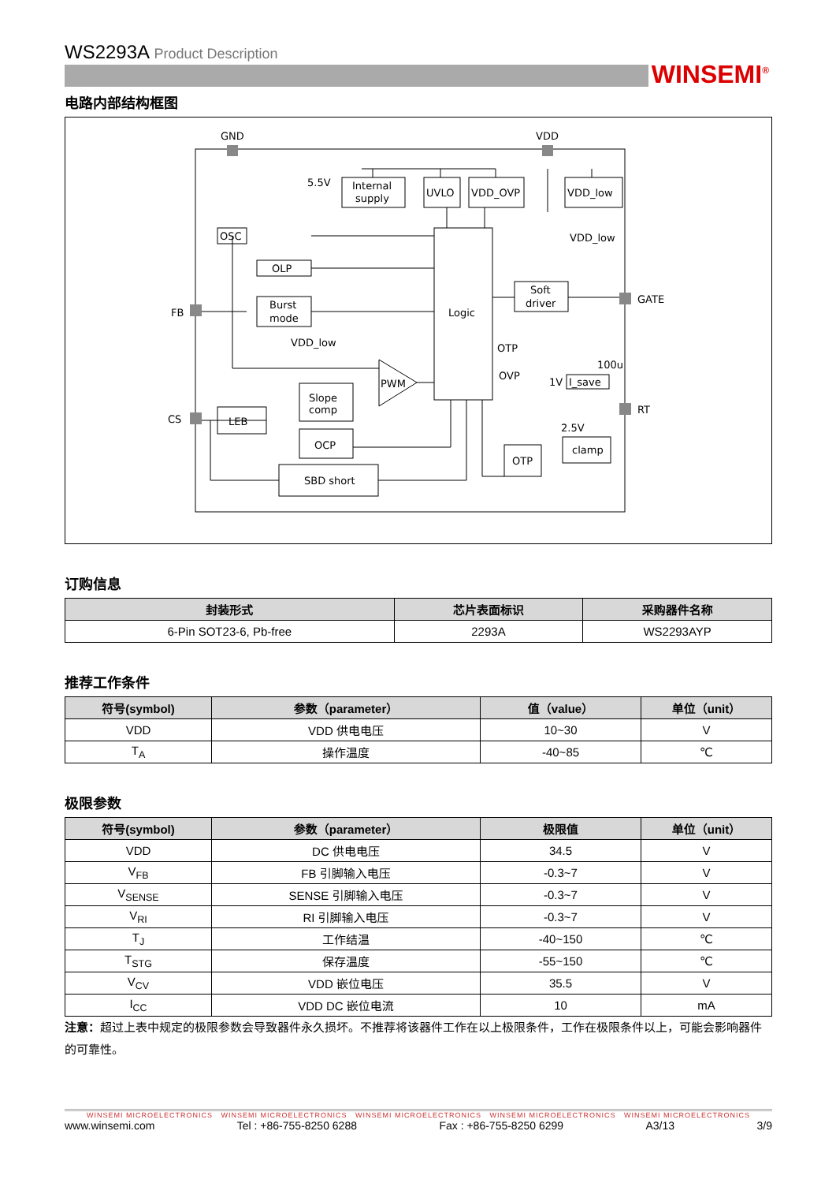WS2293A Product Description
WINSEMI<sup>®</sup>
电路内部结构框图
GND
VDD
Internal
supply
5.5V
UVLO
VDD_OVP
VDD_low
VDD_low
OSC
OLP
Burst
mode
VDD_low
Logic
Soft
driver
GATE
FB
OTP
OVP
100u
I_save
1V
PWM
Slope
comp
CS
LEB
OCP
RT
2.5V
clamp
OTP
SBD short
订购信息
| 封装形式 | 芯片表面标识 | 采购器件名称 |
| --- | --- | --- |
| 6-Pin SOT23-6, Pb-free | 2293A | WS2293AYP |
推荐工作条件
| 符号(symbol) | 参数（parameter） | 值（value） | 单位（unit） |
| --- | --- | --- | --- |
| VDD | VDD 供电电压 | 10~30 | V |
| T<sub>A</sub> | 操作温度 | -40~85 | ℃ |
极限参数
| 符号(symbol) | 参数（parameter） | 极限值 | 单位（unit） |
| --- | --- | --- | --- |
| VDD | DC 供电电压 | 34.5 | V |
| V<sub>FB</sub> | FB 引脚输入电压 | -0.3~7 | V |
| V<sub>SENSE</sub> | SENSE 引脚输入电压 | -0.3~7 | V |
| V<sub>RI</sub> | RI 引脚输入电压 | -0.3~7 | V |
| T<sub>J</sub> | 工作结温 | -40~150 | ℃ |
| T<sub>STG</sub> | 保存温度 | -55~150 | ℃ |
| V<sub>CV</sub> | VDD 嵌位电压 | 35.5 | V |
| I<sub>CC</sub> | VDD DC 嵌位电流 | 10 | mA |
注意：超过上表中规定的极限参数会导致器件永久损坏。不推荐将该器件工作在以上极限条件，工作在极限条件以上，可能会影响器件的可靠性。
WINSEMI MICROELECTRONICS WINSEMI MICROELECTRONICS WINSEMI MICROELECTRONICS WINSEMI MICROELECTRONICS WINSEMI MICROELECTRONICS
www.winsemi.com Tel : +86-755-8250 6288 Fax : +86-755-8250 6299 A3/13 3/9